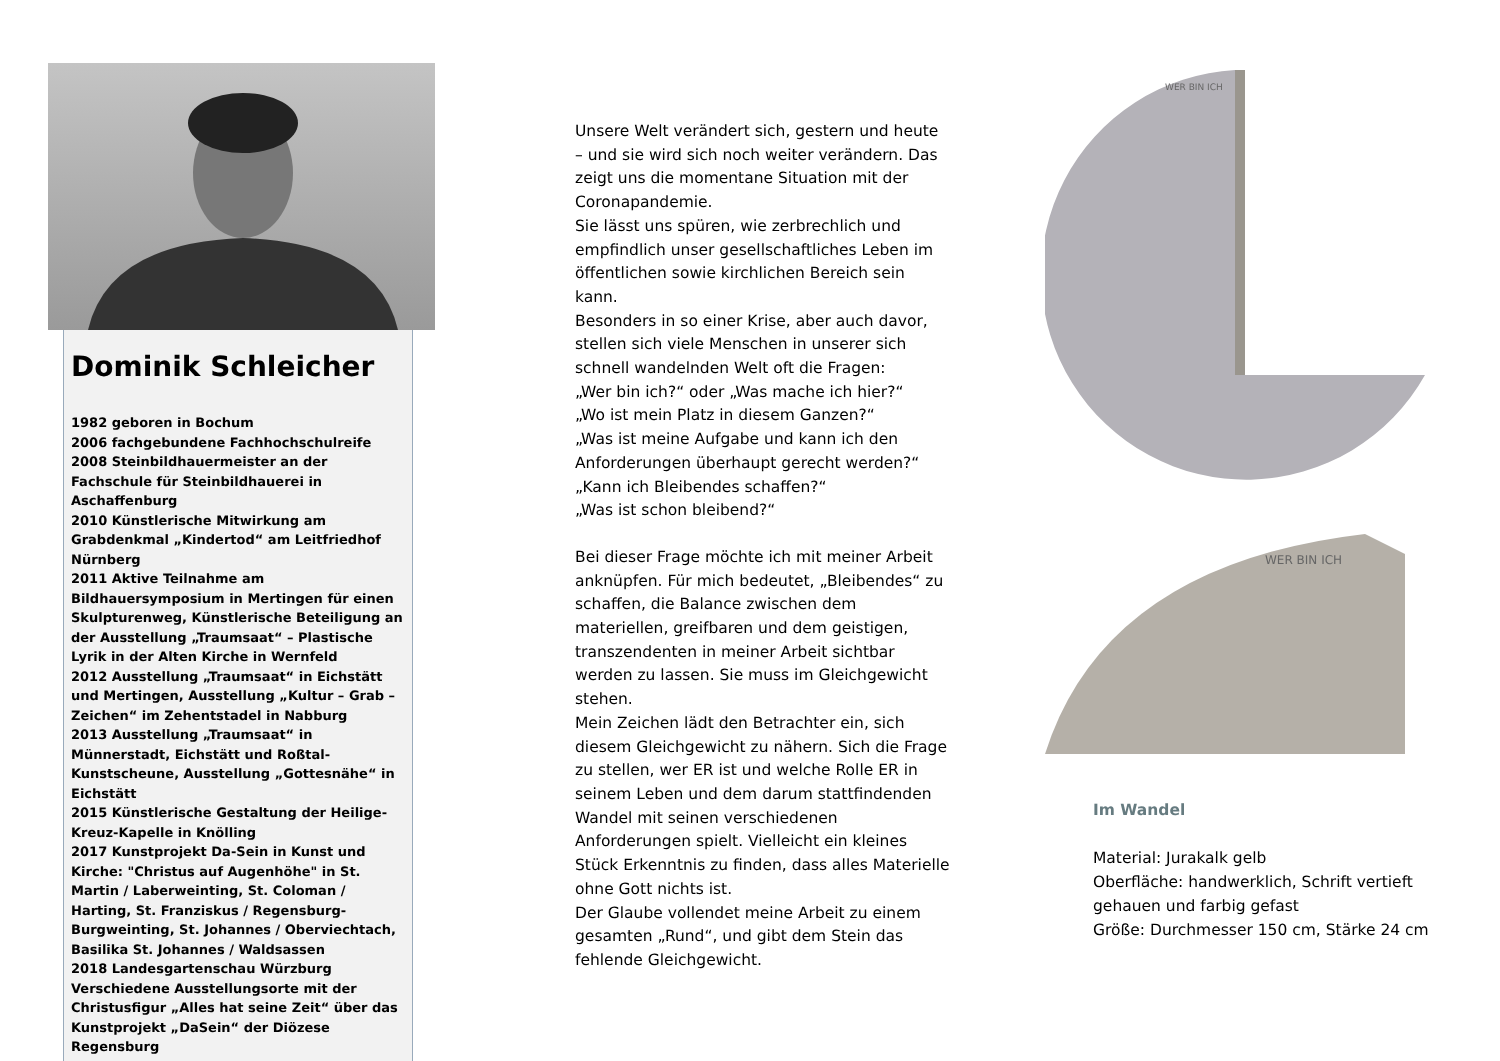Dominik Schleicher
1982 geboren in Bochum
2006 fachgebundene Fachhochschulreife
2008 Steinbildhauermeister an der Fachschule für Steinbildhauerei in Aschaffenburg
2010 Künstlerische Mitwirkung am Grabdenkmal „Kindertod“ am Leitfriedhof Nürnberg
2011 Aktive Teilnahme am Bildhauersymposium in Mertingen für einen Skulpturenweg, Künstlerische Beteiligung an der Ausstellung „Traumsaat“ – Plastische Lyrik in der Alten Kirche in Wernfeld
2012 Ausstellung „Traumsaat“ in Eichstätt und Mertingen, Ausstellung „Kultur – Grab – Zeichen“ im Zehentstadel in Nabburg
2013 Ausstellung „Traumsaat“ in Münnerstadt, Eichstätt und Roßtal-Kunstscheune, Ausstellung „Gottesnähe“ in Eichstätt
2015 Künstlerische Gestaltung der Heilige-Kreuz-Kapelle in Knölling
2017 Kunstprojekt Da-Sein in Kunst und Kirche: "Christus auf Augenhöhe" in St. Martin / Laberweinting, St. Coloman / Harting, St. Franziskus / Regensburg-Burgweinting, St. Johannes / Oberviechtach, Basilika St. Johannes / Waldsassen
2018 Landesgartenschau Würzburg
Verschiedene Ausstellungsorte mit der Christusfigur „Alles hat seine Zeit“ über das Kunstprojekt „DaSein“ der Diözese Regensburg
Unsere Welt verändert sich, gestern und heute – und sie wird sich noch weiter verändern. Das zeigt uns die momentane Situation mit der Coronapandemie.
Sie lässt uns spüren, wie zerbrechlich und empfindlich unser gesellschaftliches Leben im öffentlichen sowie kirchlichen Bereich sein kann.
Besonders in so einer Krise, aber auch davor, stellen sich viele Menschen in unserer sich schnell wandelnden Welt oft die Fragen:
„Wer bin ich?“ oder „Was mache ich hier?“
„Wo ist mein Platz in diesem Ganzen?“
„Was ist meine Aufgabe und kann ich den Anforderungen überhaupt gerecht werden?“
„Kann ich Bleibendes schaffen?“
„Was ist schon bleibend?“
Bei dieser Frage möchte ich mit meiner Arbeit anknüpfen. Für mich bedeutet, „Bleibendes“ zu schaffen, die Balance zwischen dem materiellen, greifbaren und dem geistigen, transzendenten in meiner Arbeit sichtbar werden zu lassen. Sie muss im Gleichgewicht stehen.
Mein Zeichen lädt den Betrachter ein, sich diesem Gleichgewicht zu nähern. Sich die Frage zu stellen, wer ER ist und welche Rolle ER in seinem Leben und dem darum stattfindenden Wandel mit seinen verschiedenen Anforderungen spielt. Vielleicht ein kleines Stück Erkenntnis zu finden, dass alles Materielle ohne Gott nichts ist.
Der Glaube vollendet meine Arbeit zu einem gesamten „Rund“, und gibt dem Stein das fehlende Gleichgewicht.
WER BIN ICH
WER BIN ICH
Im Wandel
Material: Jurakalk gelb
Oberfläche: handwerklich, Schrift vertieft gehauen und farbig gefast
Größe: Durchmesser 150 cm, Stärke 24 cm